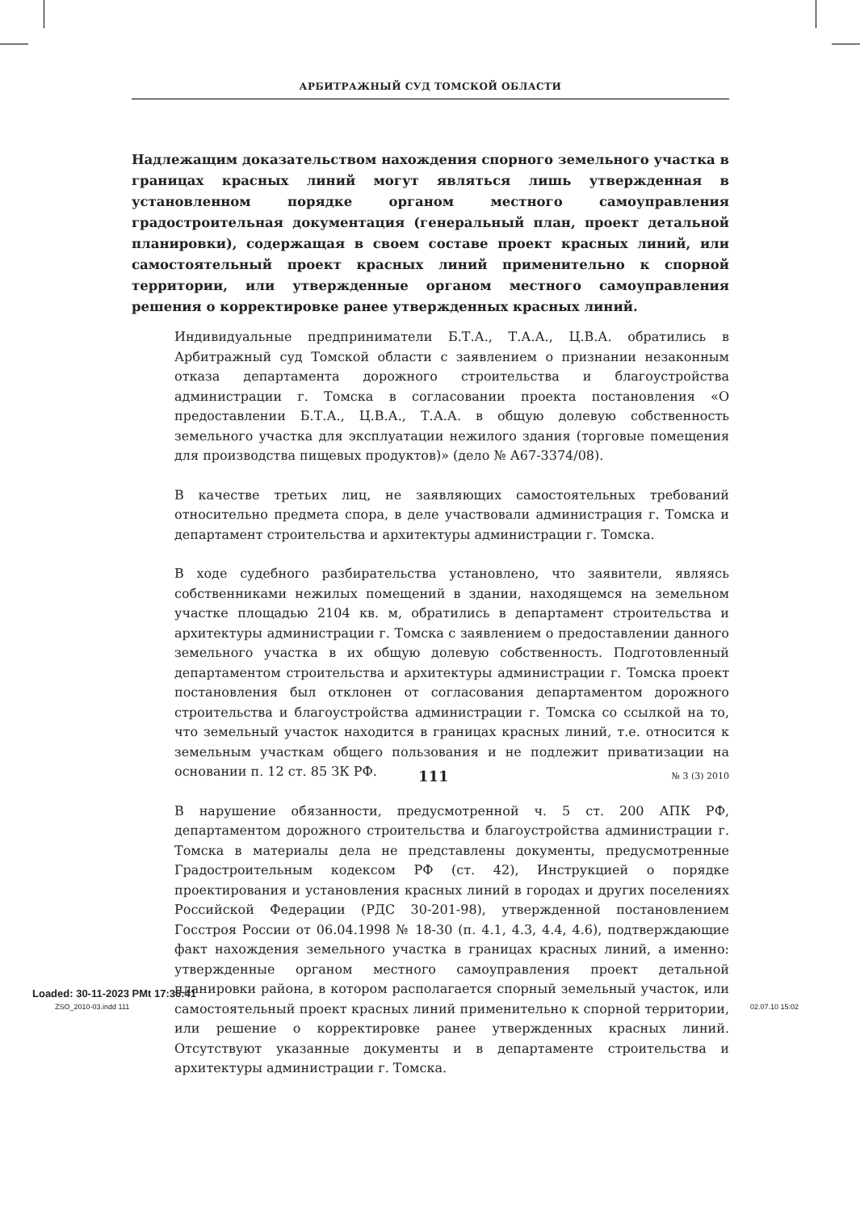АРБИТРАЖНЫЙ СУД ТОМСКОЙ ОБЛАСТИ
Надлежащим доказательством нахождения спорного земельного участка в границах красных линий могут являться лишь утвержденная в установленном порядке органом местного самоуправления градостроительная документация (генеральный план, проект детальной планировки), содержащая в своем составе проект красных линий, или самостоятельный проект красных линий применительно к спорной территории, или утвержденные органом местного самоуправления решения о корректировке ранее утвержденных красных линий.
Индивидуальные предприниматели Б.Т.А., Т.А.А., Ц.В.А. обратились в Арбитражный суд Томской области с заявлением о признании незаконным отказа департамента дорожного строительства и благоустройства администрации г. Томска в согласовании проекта постановления «О предоставлении Б.Т.А., Ц.В.А., Т.А.А. в общую долевую собственность земельного участка для эксплуатации нежилого здания (торговые помещения для производства пищевых продуктов)» (дело № А67-3374/08).
В качестве третьих лиц, не заявляющих самостоятельных требований относительно предмета спора, в деле участвовали администрация г. Томска и департамент строительства и архитектуры администрации г. Томска.
В ходе судебного разбирательства установлено, что заявители, являясь собственниками нежилых помещений в здании, находящемся на земельном участке площадью 2104 кв. м, обратились в департамент строительства и архитектуры администрации г. Томска с заявлением о предоставлении данного земельного участка в их общую долевую собственность. Подготовленный департаментом строительства и архитектуры администрации г. Томска проект постановления был отклонен от согласования департаментом дорожного строительства и благоустройства администрации г. Томска со ссылкой на то, что земельный участок находится в границах красных линий, т.е. относится к земельным участкам общего пользования и не подлежит приватизации на основании п. 12 ст. 85 ЗК РФ.
В нарушение обязанности, предусмотренной ч. 5 ст. 200 АПК РФ, департаментом дорожного строительства и благоустройства администрации г. Томска в материалы дела не представлены документы, предусмотренные Градостроительным кодексом РФ (ст. 42), Инструкцией о порядке проектирования и установления красных линий в городах и других поселениях Российской Федерации (РДС 30-201-98), утвержденной постановлением Госстроя России от 06.04.1998 № 18-30 (п. 4.1, 4.3, 4.4, 4.6), подтверждающие факт нахождения земельного участка в границах красных линий, а именно: утвержденные органом местного самоуправления проект детальной планировки района, в котором располагается спорный земельный участок, или самостоятельный проект красных линий применительно к спорной территории, или решение о корректировке ранее утвержденных красных линий. Отсутствуют указанные документы и в департаменте строительства и архитектуры администрации г. Томска.
111 № 3 (3) 2010
Loaded: 30-11-2023 PMt 17:36:41
ZSO_2010-03.indd 111 02.07.10 15:02